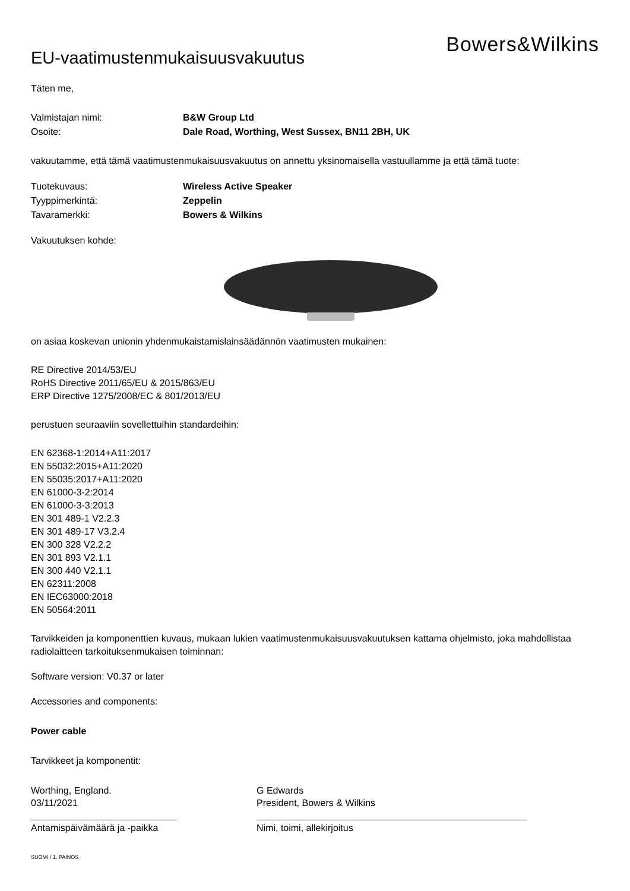EU-vaatimustenmukaisuusvakuutus
Bowers&Wilkins
Täten me,
Valmistajan nimi: B&W Group Ltd
Osoite: Dale Road, Worthing, West Sussex, BN11 2BH, UK
vakuutamme, että tämä vaatimustenmukaisuusvakuutus on annettu yksinomaisella vastuullamme ja että tämä tuote:
Tuotekuvaus: Wireless Active Speaker
Tyyppimerkintä: Zeppelin
Tavaramerkki: Bowers & Wilkins
Vakuutuksen kohde:
on asiaa koskevan unionin yhdenmukaistamislainsäädännön vaatimusten mukainen:
RE Directive 2014/53/EU
RoHS Directive 2011/65/EU & 2015/863/EU
ERP Directive 1275/2008/EC & 801/2013/EU
perustuen seuraaviin sovellettuihin standardeihin:
EN 62368-1:2014+A11:2017
EN 55032:2015+A11:2020
EN 55035:2017+A11:2020
EN 61000-3-2:2014
EN 61000-3-3:2013
EN 301 489-1 V2.2.3
EN 301 489-17 V3.2.4
EN 300 328 V2.2.2
EN 301 893 V2.1.1
EN 300 440 V2.1.1
EN 62311:2008
EN IEC63000:2018
EN 50564:2011
Tarvikkeiden ja komponenttien kuvaus, mukaan lukien vaatimustenmukaisuusvakuutuksen kattama ohjelmisto, joka mahdollistaa radiolaitteen tarkoituksenmukaisen toiminnan:
Software version: V0.37 or later
Accessories and components:
Power cable
Tarvikkeet ja komponentit:
Worthing, England.
03/11/2021
Antamispäivämäärä ja -paikka
G Edwards
President, Bowers & Wilkins
Nimi, toimi, allekirjoitus
SUOMI / 1. PAINOS